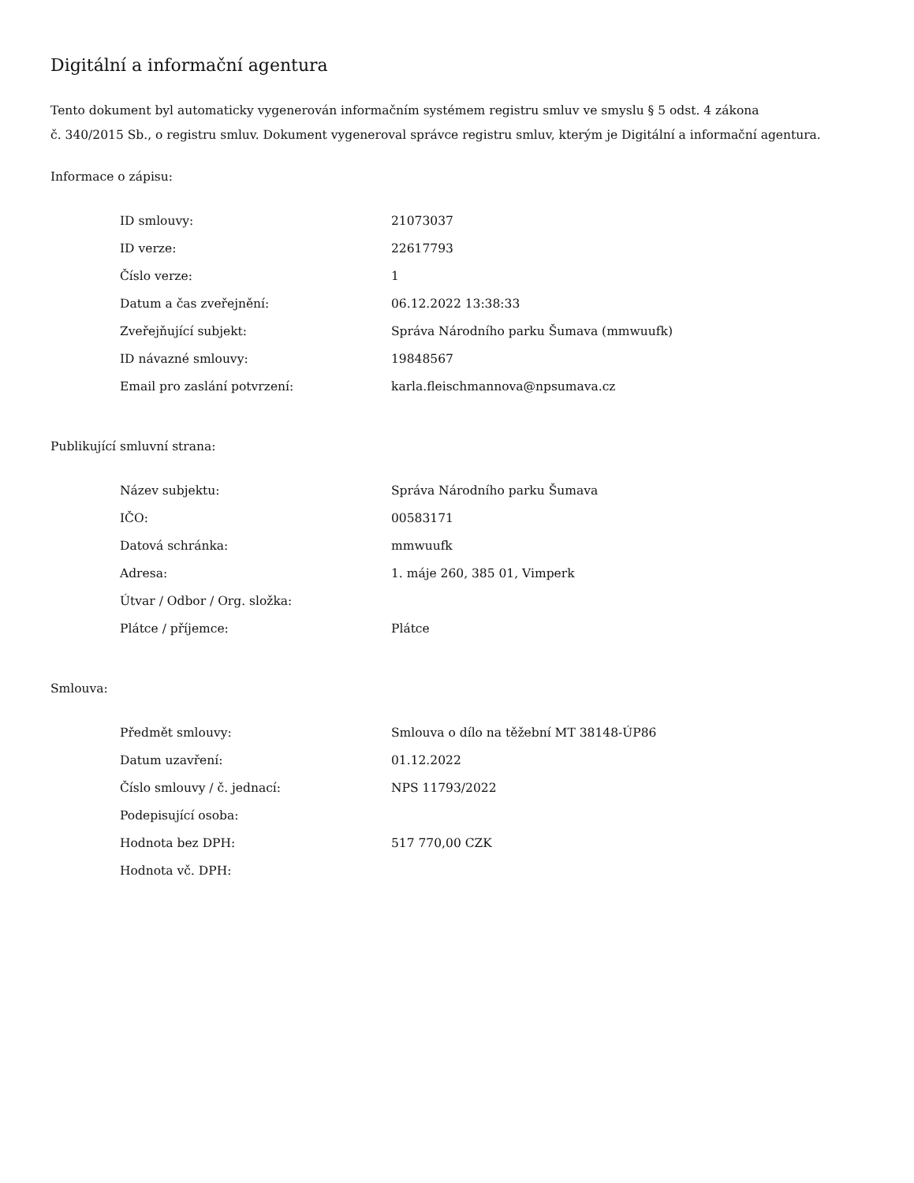Digitální a informační agentura
Tento dokument byl automaticky vygenerován informačním systémem registru smluv ve smyslu § 5 odst. 4 zákona
č. 340/2015 Sb., o registru smluv. Dokument vygeneroval správce registru smluv, kterým je Digitální a informační agentura.
Informace o zápisu:
| ID smlouvy: | 21073037 |
| ID verze: | 22617793 |
| Číslo verze: | 1 |
| Datum a čas zveřejnění: | 06.12.2022 13:38:33 |
| Zveřejňující subjekt: | Správa Národního parku Šumava (mmwuufk) |
| ID návazné smlouvy: | 19848567 |
| Email pro zaslání potvrzení: | karla.fleischmannova@npsumava.cz |
Publikující smluvní strana:
| Název subjektu: | Správa Národního parku Šumava |
| IČO: | 00583171 |
| Datová schránka: | mmwuufk |
| Adresa: | 1. máje 260, 385 01, Vimperk |
| Útvar / Odbor / Org. složka: | |
| Plátce / příjemce: | Plátce |
Smlouva:
| Předmět smlouvy: | Smlouva o dílo na těžební MT 38148-ÚP86 |
| Datum uzavření: | 01.12.2022 |
| Číslo smlouvy / č. jednací: | NPS 11793/2022 |
| Podepisující osoba: | |
| Hodnota bez DPH: | 517 770,00 CZK |
| Hodnota vč. DPH: | |